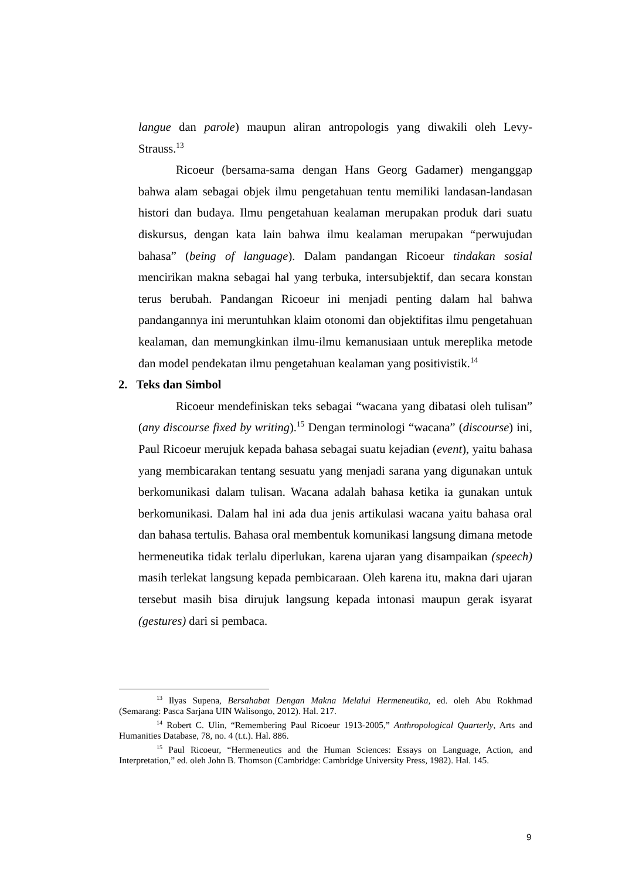langue dan parole) maupun aliran antropologis yang diwakili oleh Levy-Strauss.<sup>13</sup>
Ricoeur (bersama-sama dengan Hans Georg Gadamer) menganggap bahwa alam sebagai objek ilmu pengetahuan tentu memiliki landasan-landasan histori dan budaya. Ilmu pengetahuan kealaman merupakan produk dari suatu diskursus, dengan kata lain bahwa ilmu kealaman merupakan “perwujudan bahasa” (being of language). Dalam pandangan Ricoeur tindakan sosial mencirikan makna sebagai hal yang terbuka, intersubjektif, dan secara konstan terus berubah. Pandangan Ricoeur ini menjadi penting dalam hal bahwa pandangannya ini meruntuhkan klaim otonomi dan objektifitas ilmu pengetahuan kealaman, dan memungkinkan ilmu-ilmu kemanusiaan untuk mereplika metode dan model pendekatan ilmu pengetahuan kealaman yang positivistik.<sup>14</sup>
2. Teks dan Simbol
Ricoeur mendefiniskan teks sebagai “wacana yang dibatasi oleh tulisan” (any discourse fixed by writing).<sup>15</sup> Dengan terminologi “wacana” (discourse) ini, Paul Ricoeur merujuk kepada bahasa sebagai suatu kejadian (event), yaitu bahasa yang membicarakan tentang sesuatu yang menjadi sarana yang digunakan untuk berkomunikasi dalam tulisan. Wacana adalah bahasa ketika ia gunakan untuk berkomunikasi. Dalam hal ini ada dua jenis artikulasi wacana yaitu bahasa oral dan bahasa tertulis. Bahasa oral membentuk komunikasi langsung dimana metode hermeneutika tidak terlalu diperlukan, karena ujaran yang disampaikan (speech) masih terlekat langsung kepada pembicaraan. Oleh karena itu, makna dari ujaran tersebut masih bisa dirujuk langsung kepada intonasi maupun gerak isyarat (gestures) dari si pembaca.
<sup>13</sup> Ilyas Supena, Bersahabat Dengan Makna Melalui Hermeneutika, ed. oleh Abu Rokhmad (Semarang: Pasca Sarjana UIN Walisongo, 2012). Hal. 217.
<sup>14</sup> Robert C. Ulin, “Remembering Paul Ricoeur 1913-2005,” Anthropological Quarterly, Arts and Humanities Database, 78, no. 4 (t.t.). Hal. 886.
<sup>15</sup> Paul Ricoeur, “Hermeneutics and the Human Sciences: Essays on Language, Action, and Interpretation,” ed. oleh John B. Thomson (Cambridge: Cambridge University Press, 1982). Hal. 145.
9